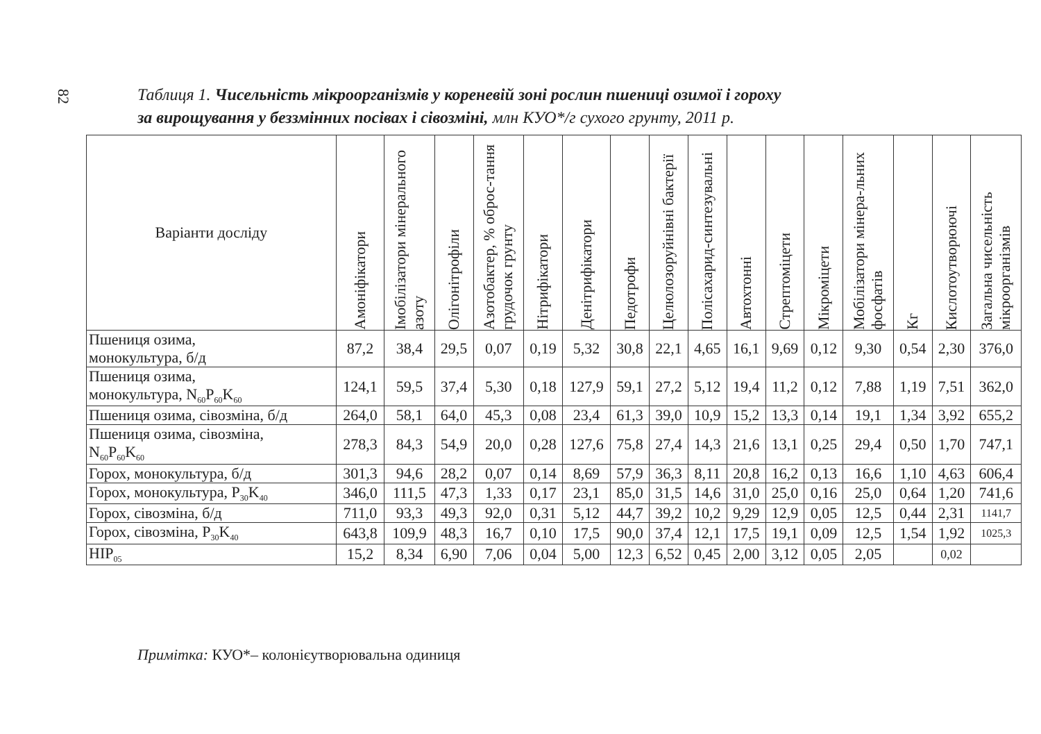82
Таблиця 1. Чисельність мікроорганізмів у кореневій зоні рослин пшениці озимої і гороху
за вирощування у беззмінних посівах і сівозміні, млн КУО*/г сухого грунту, 2011 р.
| Варіанти досліду | Амоніфікатори | Імобілізатори мінерального азоту | Олігонітрофіли | Азотобактер, % оброс-тання грудочок грунту | Нітрифікатори | Денітрифікатори | Педотрофи | Целюлозоруйнівні бактерії | Полісахарид-синтезувальні | Автохтонні | Стрептоміцети | Мікроміцети | Мобілізатори мінера-льних фосфатів | Кг | Кислотоутворюючі | Загальна чисельність мікроорганізмів |
| --- | --- | --- | --- | --- | --- | --- | --- | --- | --- | --- | --- | --- | --- | --- | --- | --- |
| Пшениця озима, монокультура, б/д | 87,2 | 38,4 | 29,5 | 0,07 | 0,19 | 5,32 | 30,8 | 22,1 | 4,65 | 16,1 | 9,69 | 0,12 | 9,30 | 0,54 | 2,30 | 376,0 |
| Пшениця озима, монокультура, N<sub>60</sub>P<sub>60</sub>K<sub>60</sub> | 124,1 | 59,5 | 37,4 | 5,30 | 0,18 | 127,9 | 59,1 | 27,2 | 5,12 | 19,4 | 11,2 | 0,12 | 7,88 | 1,19 | 7,51 | 362,0 |
| Пшениця озима, сівозміна, б/д | 264,0 | 58,1 | 64,0 | 45,3 | 0,08 | 23,4 | 61,3 | 39,0 | 10,9 | 15,2 | 13,3 | 0,14 | 19,1 | 1,34 | 3,92 | 655,2 |
| Пшениця озима, сівозміна, N<sub>60</sub>P<sub>60</sub>K<sub>60</sub> | 278,3 | 84,3 | 54,9 | 20,0 | 0,28 | 127,6 | 75,8 | 27,4 | 14,3 | 21,6 | 13,1 | 0,25 | 29,4 | 0,50 | 1,70 | 747,1 |
| Горох, монокультура, б/д | 301,3 | 94,6 | 28,2 | 0,07 | 0,14 | 8,69 | 57,9 | 36,3 | 8,11 | 20,8 | 16,2 | 0,13 | 16,6 | 1,10 | 4,63 | 606,4 |
| Горох, монокультура, P<sub>30</sub>K<sub>40</sub> | 346,0 | 111,5 | 47,3 | 1,33 | 0,17 | 23,1 | 85,0 | 31,5 | 14,6 | 31,0 | 25,0 | 0,16 | 25,0 | 0,64 | 1,20 | 741,6 |
| Горох, сівозміна, б/д | 711,0 | 93,3 | 49,3 | 92,0 | 0,31 | 5,12 | 44,7 | 39,2 | 10,2 | 9,29 | 12,9 | 0,05 | 12,5 | 0,44 | 2,31 | 1141,7 |
| Горох, сівозміна, P<sub>30</sub>K<sub>40</sub> | 643,8 | 109,9 | 48,3 | 16,7 | 0,10 | 17,5 | 90,0 | 37,4 | 12,1 | 17,5 | 19,1 | 0,09 | 12,5 | 1,54 | 1,92 | 1025,3 |
| НІР<sub>05</sub> | 15,2 | 8,34 | 6,90 | 7,06 | 0,04 | 5,00 | 12,3 | 6,52 | 0,45 | 2,00 | 3,12 | 0,05 | 2,05 | | 0,02 | |
Примітка: КУО*– колонієутворювальна одиниця